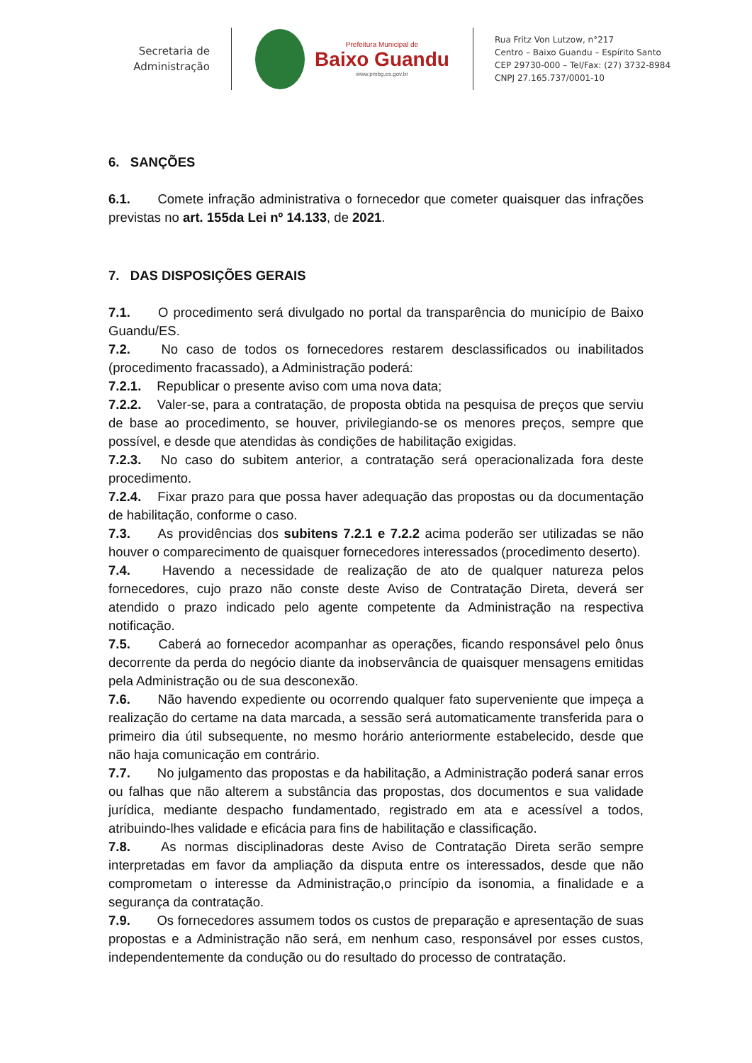Secretaria de
Administração
Prefeitura Municipal de
Baixo Guandu
www.pmbg.es.gov.br
Rua Fritz Von Lutzow, n°217
Centro – Baixo Guandu – Espírito Santo
CEP 29730-000 – Tel/Fax: (27) 3732-8984
CNPJ 27.165.737/0001-10
6. SANÇÕES
6.1. Comete infração administrativa o fornecedor que cometer quaisquer das infrações previstas no art. 155da Lei nº 14.133, de 2021.
7. DAS DISPOSIÇÕES GERAIS
7.1. O procedimento será divulgado no portal da transparência do município de Baixo Guandu/ES.
7.2. No caso de todos os fornecedores restarem desclassificados ou inabilitados (procedimento fracassado), a Administração poderá:
7.2.1. Republicar o presente aviso com uma nova data;
7.2.2. Valer-se, para a contratação, de proposta obtida na pesquisa de preços que serviu de base ao procedimento, se houver, privilegiando-se os menores preços, sempre que possível, e desde que atendidas às condições de habilitação exigidas.
7.2.3. No caso do subitem anterior, a contratação será operacionalizada fora deste procedimento.
7.2.4. Fixar prazo para que possa haver adequação das propostas ou da documentação de habilitação, conforme o caso.
7.3. As providências dos subitens 7.2.1 e 7.2.2 acima poderão ser utilizadas se não houver o comparecimento de quaisquer fornecedores interessados (procedimento deserto).
7.4. Havendo a necessidade de realização de ato de qualquer natureza pelos fornecedores, cujo prazo não conste deste Aviso de Contratação Direta, deverá ser atendido o prazo indicado pelo agente competente da Administração na respectiva notificação.
7.5. Caberá ao fornecedor acompanhar as operações, ficando responsável pelo ônus decorrente da perda do negócio diante da inobservância de quaisquer mensagens emitidas pela Administração ou de sua desconexão.
7.6. Não havendo expediente ou ocorrendo qualquer fato superveniente que impeça a realização do certame na data marcada, a sessão será automaticamente transferida para o primeiro dia útil subsequente, no mesmo horário anteriormente estabelecido, desde que não haja comunicação em contrário.
7.7. No julgamento das propostas e da habilitação, a Administração poderá sanar erros ou falhas que não alterem a substância das propostas, dos documentos e sua validade jurídica, mediante despacho fundamentado, registrado em ata e acessível a todos, atribuindo-lhes validade e eficácia para fins de habilitação e classificação.
7.8. As normas disciplinadoras deste Aviso de Contratação Direta serão sempre interpretadas em favor da ampliação da disputa entre os interessados, desde que não comprometam o interesse da Administração,o princípio da isonomia, a finalidade e a segurança da contratação.
7.9. Os fornecedores assumem todos os custos de preparação e apresentação de suas propostas e a Administração não será, em nenhum caso, responsável por esses custos, independentemente da condução ou do resultado do processo de contratação.